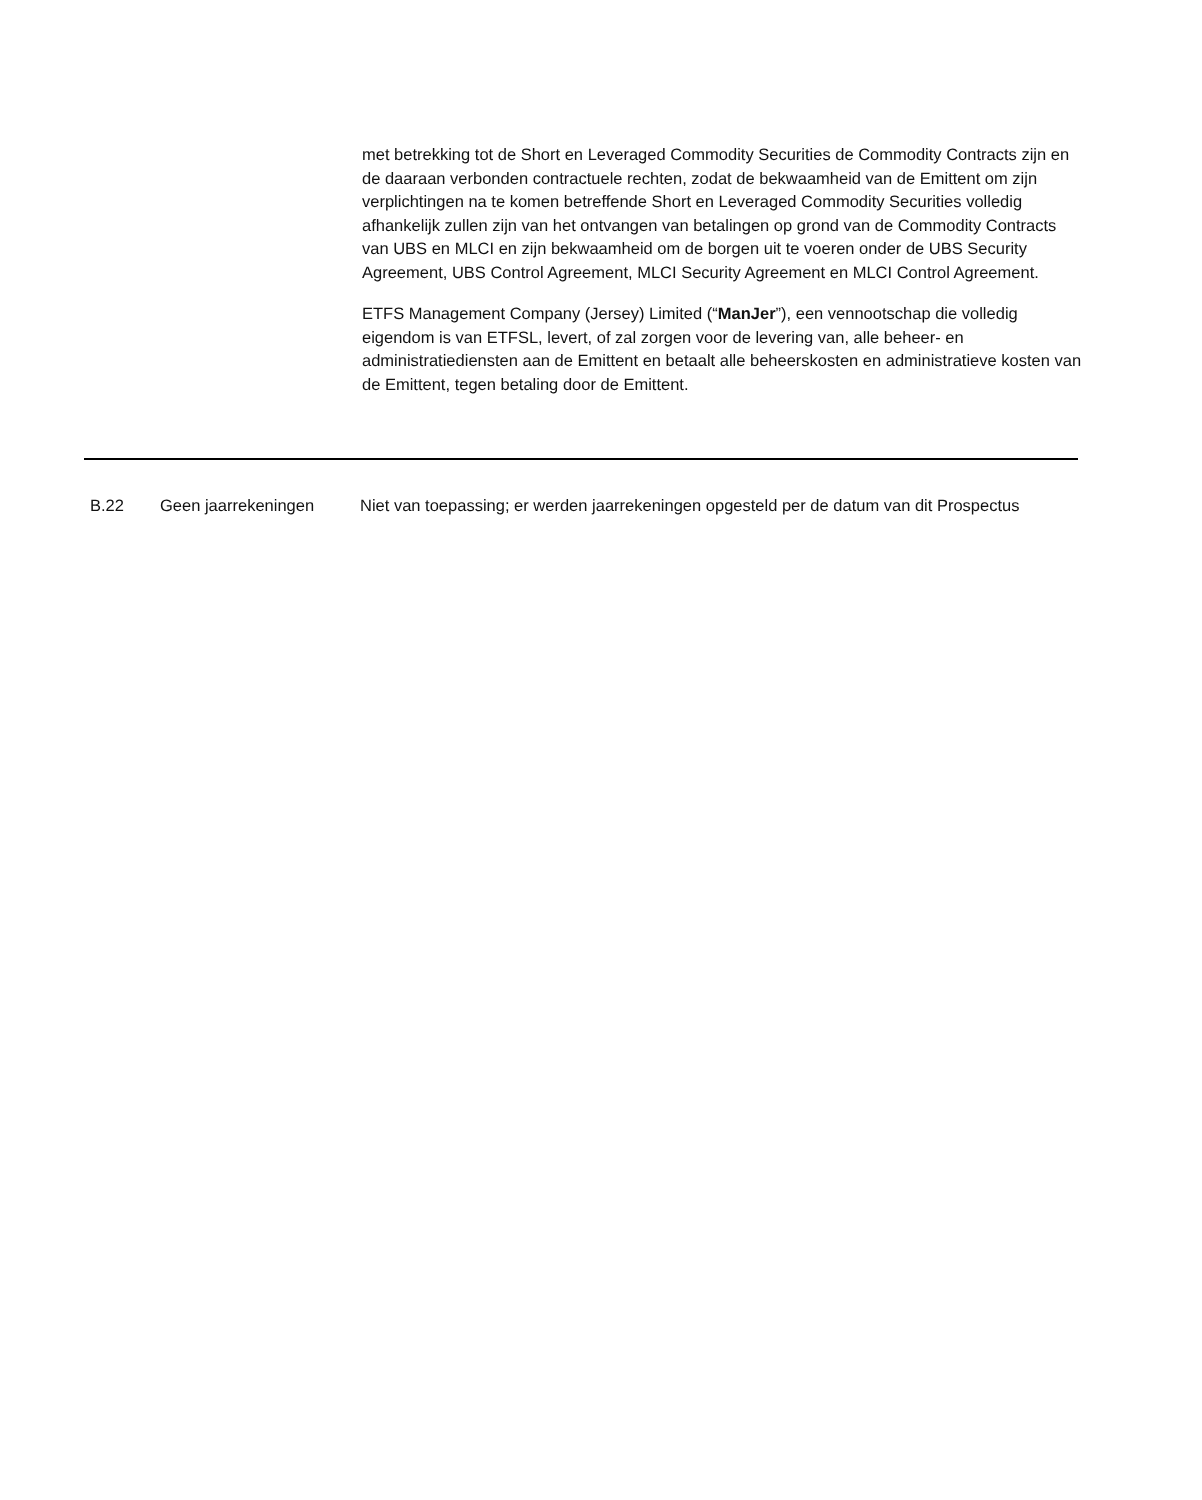met betrekking tot de Short en Leveraged Commodity Securities de Commodity Contracts zijn en de daaraan verbonden contractuele rechten, zodat de bekwaamheid van de Emittent om zijn verplichtingen na te komen betreffende Short en Leveraged Commodity Securities volledig afhankelijk zullen zijn van het ontvangen van betalingen op grond van de Commodity Contracts van UBS en MLCI en zijn bekwaamheid om de borgen uit te voeren onder de UBS Security Agreement, UBS Control Agreement, MLCI Security Agreement en MLCI Control Agreement.
ETFS Management Company (Jersey) Limited (“ManJer”), een vennootschap die volledig eigendom is van ETFSL, levert, of zal zorgen voor de levering van, alle beheer- en administratiediensten aan de Emittent en betaalt alle beheerskosten en administratieve kosten van de Emittent, tegen betaling door de Emittent.
| B.22 | Geen jaarrekeningen | Niet van toepassing; er werden jaarrekeningen opgesteld per de datum van dit Prospectus |